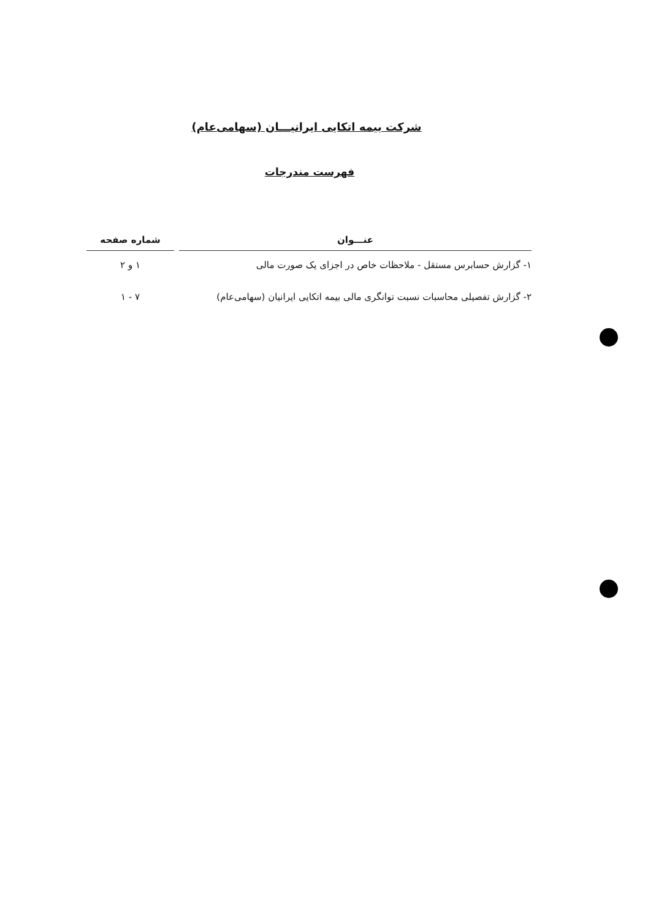شرکت بیمه اتکایی ایرانیـــان (سهامی‌عام)
فهرست مندرجات
| عنـــوان | شماره صفحه |
| --- | --- |
| ۱- گزارش حسابرس مستقل - ملاحظات خاص در اجزای یک صورت مالی | ۱ و ۲ |
| ۲- گزارش تفصیلی محاسبات نسبت توانگری مالی بیمه اتکایی ایرانیان (سهامی‌عام) | ۷ - ۱ |